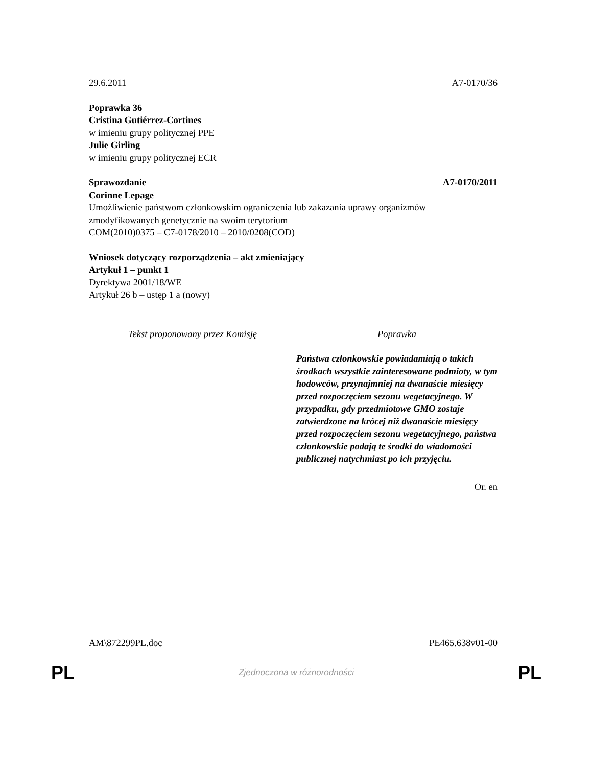29.6.2011 A7-0170/36
Poprawka 36
Cristina Gutiérrez-Cortines
w imieniu grupy politycznej PPE
Julie Girling
w imieniu grupy politycznej ECR
Sprawozdanie A7-0170/2011
Corinne Lepage
Umożliwienie państwom członkowskim ograniczenia lub zakazania uprawy organizmów zmodyfikowanych genetycznie na swoim terytorium
COM(2010)0375 – C7-0178/2010 – 2010/0208(COD)
Wniosek dotyczący rozporządzenia – akt zmieniający
Artykuł 1 – punkt 1
Dyrektywa 2001/18/WE
Artykuł 26 b – ustęp 1 a (nowy)
| Tekst proponowany przez Komisję | Poprawka |
| --- | --- |
| | Państwa członkowskie powiadamiają o takich środkach wszystkie zainteresowane podmioty, w tym hodowców, przynajmniej na dwanaście miesięcy przed rozpoczęciem sezonu wegetacyjnego. W przypadku, gdy przedmiotowe GMO zostaje zatwierdzone na krócej niż dwanaście miesięcy przed rozpoczęciem sezonu wegetacyjnego, państwa członkowskie podają te środki do wiadomości publicznej natychmiast po ich przyjęciu. |
Or. en
AM\872299PL.doc PE465.638v01-00
PL Zjednoczona w różnorodności PL